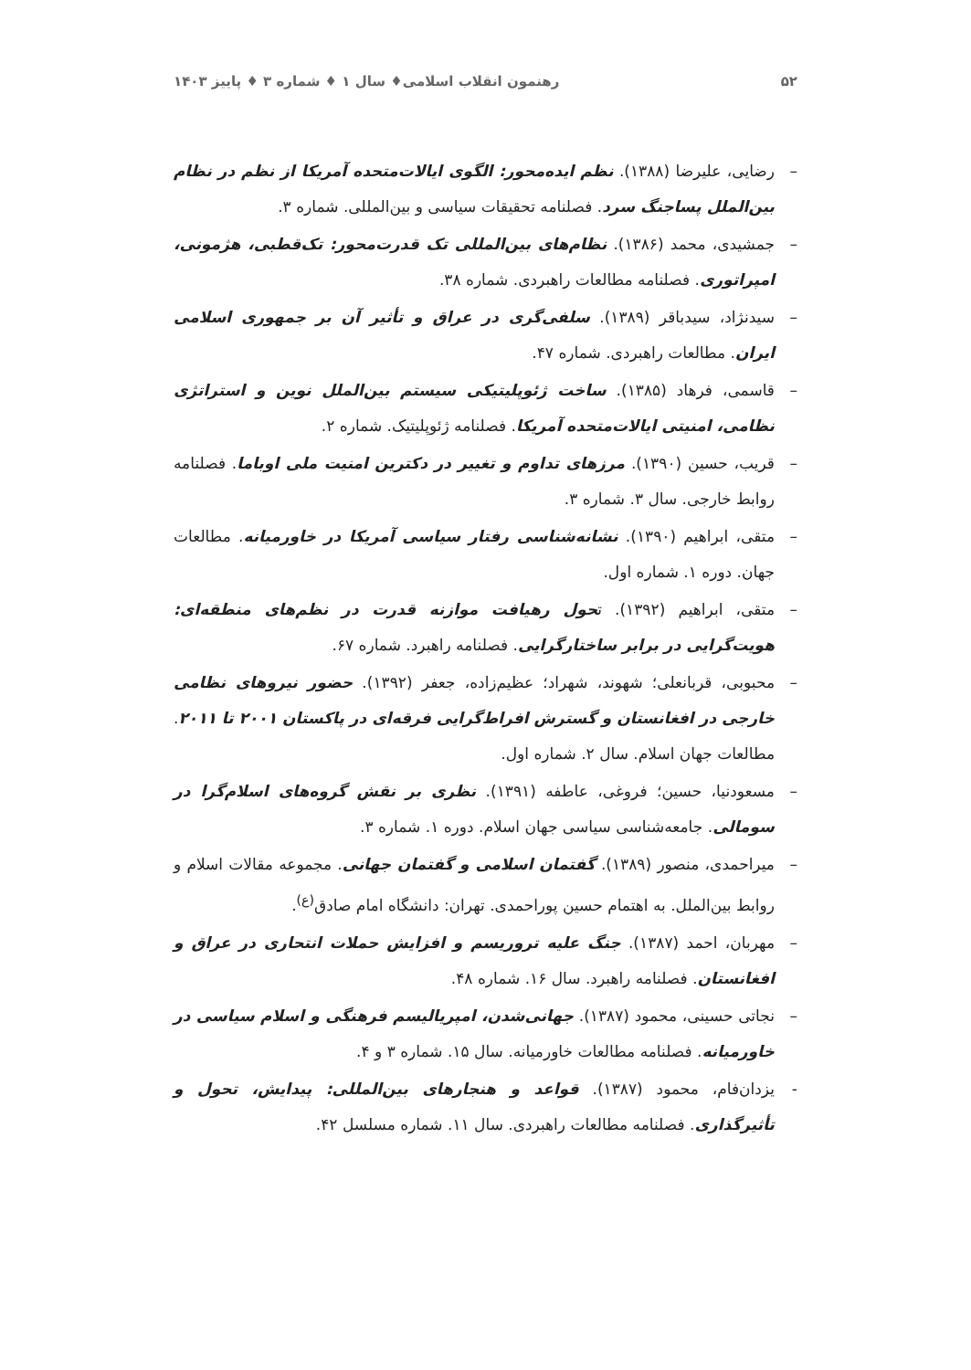۵۲ رهنمون انقلاب اسلامی♦ سال ۱ ♦ شماره ۳ ♦ پاییز ۱۴۰۳
– رضایی، علیرضا (۱۳۸۸). نظم ایده‌محور: الگوی ایالات‌متحده آمریکا از نظم در نظام بین‌الملل پساجنگ سرد. فصلنامه تحقیقات سیاسی و بین‌المللی. شماره ۳.
– جمشیدی، محمد (۱۳۸۶). نظام‌های بین‌المللی تک قدرت‌محور: تک‌قطبی، هژمونی، امپراتوری. فصلنامه مطالعات راهبردی. شماره ۳۸.
– سیدنژاد، سیدباقر (۱۳۸۹). سلفی‌گری در عراق و تأثیر آن بر جمهوری اسلامی ایران. مطالعات راهبردی. شماره ۴۷.
– قاسمی، فرهاد (۱۳۸۵). ساخت ژئوپلیتیکی سیستم بین‌الملل نوین و استراتژی نظامی، امنیتی ایالات‌متحده آمریکا. فصلنامه ژئوپلیتیک. شماره ۲.
– قریب، حسین (۱۳۹۰). مرزهای تداوم و تغییر در دکترین امنیت ملی اوباما. فصلنامه روابط خارجی. سال ۳. شماره ۳.
– متقی، ابراهیم (۱۳۹۰). نشانه‌شناسی رفتار سیاسی آمریکا در خاورمیانه. مطالعات جهان. دوره ۱. شماره اول.
– متقی، ابراهیم (۱۳۹۲). تحول رهیافت موازنه قدرت در نظم‌های منطقه‌ای: هویت‌گرایی در برابر ساختارگرایی. فصلنامه راهبرد. شماره ۶۷.
– محبوبی، قربانعلی؛ شهوند، شهراد؛ عظیم‌زاده، جعفر (۱۳۹۲). حضور نیروهای نظامی خارجی در افغانستان و گسترش افراط‌گرایی فرقه‌ای در پاکستان ۲۰۰۱ تا ۲۰۱۱. مطالعات جهان اسلام. سال ۲. شماره اول.
– مسعودنیا، حسین؛ فروغی، عاطفه (۱۳۹۱). نظری بر نقش گروه‌های اسلام‌گرا در سومالی. جامعه‌شناسی سیاسی جهان اسلام. دوره ۱. شماره ۳.
– میراحمدی، منصور (۱۳۸۹). گفتمان اسلامی و گفتمان جهانی. مجموعه مقالات اسلام و روابط بین‌الملل. به اهتمام حسین پوراحمدی. تهران: دانشگاه امام صادق<sup>(ع)</sup>.
– مهربان، احمد (۱۳۸۷). جنگ علیه تروریسم و افزایش حملات انتحاری در عراق و افغانستان. فصلنامه راهبرد. سال ۱۶. شماره ۴۸.
– نجاتی حسینی، محمود (۱۳۸۷). جهانی‌شدن، امپریالیسم فرهنگی و اسلام سیاسی در خاورمیانه. فصلنامه مطالعات خاورمیانه. سال ۱۵. شماره ۳ و ۴.
- یزدان‌فام، محمود (۱۳۸۷). قواعد و هنجارهای بین‌المللی: پیدایش، تحول و تأثیرگذاری. فصلنامه مطالعات راهبردی. سال ۱۱. شماره مسلسل ۴۲.